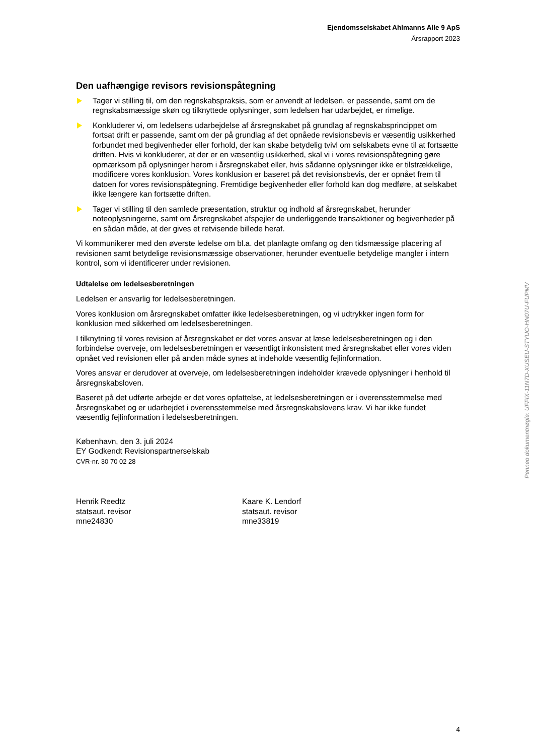Ejendomsselskabet Ahlmanns Alle 9 ApS
Årsrapport 2023
Den uafhængige revisors revisionspåtegning
Tager vi stilling til, om den regnskabspraksis, som er anvendt af ledelsen, er passende, samt om de regnskabsmæssige skøn og tilknyttede oplysninger, som ledelsen har udarbejdet, er rimelige.
Konkluderer vi, om ledelsens udarbejdelse af årsregnskabet på grundlag af regnskabsprincippet om fortsat drift er passende, samt om der på grundlag af det opnåede revisionsbevis er væsentlig usikkerhed forbundet med begivenheder eller forhold, der kan skabe betydelig tvivl om selskabets evne til at fortsætte driften. Hvis vi konkluderer, at der er en væsentlig usikkerhed, skal vi i vores revisionspåtegning gøre opmærksom på oplysninger herom i årsregnskabet eller, hvis sådanne oplysninger ikke er tilstrækkelige, modificere vores konklusion. Vores konklusion er baseret på det revisionsbevis, der er opnået frem til datoen for vores revisionspåtegning. Fremtidige begivenheder eller forhold kan dog medføre, at selskabet ikke længere kan fortsætte driften.
Tager vi stilling til den samlede præsentation, struktur og indhold af årsregnskabet, herunder noteoplysningerne, samt om årsregnskabet afspejler de underliggende transaktioner og begivenheder på en sådan måde, at der gives et retvisende billede heraf.
Vi kommunikerer med den øverste ledelse om bl.a. det planlagte omfang og den tidsmæssige placering af revisionen samt betydelige revisionsmæssige observationer, herunder eventuelle betydelige mangler i intern kontrol, som vi identificerer under revisionen.
Udtalelse om ledelsesberetningen
Ledelsen er ansvarlig for ledelsesberetningen.
Vores konklusion om årsregnskabet omfatter ikke ledelsesberetningen, og vi udtrykker ingen form for konklusion med sikkerhed om ledelsesberetningen.
I tilknytning til vores revision af årsregnskabet er det vores ansvar at læse ledelsesberetningen og i den forbindelse overveje, om ledelsesberetningen er væsentligt inkonsistent med årsregnskabet eller vores viden opnået ved revisionen eller på anden måde synes at indeholde væsentlig fejlinformation.
Vores ansvar er derudover at overveje, om ledelsesberetningen indeholder krævede oplysninger i henhold til årsregnskabsloven.
Baseret på det udførte arbejde er det vores opfattelse, at ledelsesberetningen er i overensstemmelse med årsregnskabet og er udarbejdet i overensstemmelse med årsregnskabslovens krav. Vi har ikke fundet væsentlig fejlinformation i ledelsesberetningen.
København, den 3. juli 2024
EY Godkendt Revisionspartnerselskab
CVR-nr. 30 70 02 28
Henrik Reedtz
statsaut. revisor
mne24830
Kaare K. Lendorf
statsaut. revisor
mne33819
Penneo dokumentnøgle: UFFIX-11N7D-XUSEU-STYUO-HN07U-FUPMV
4